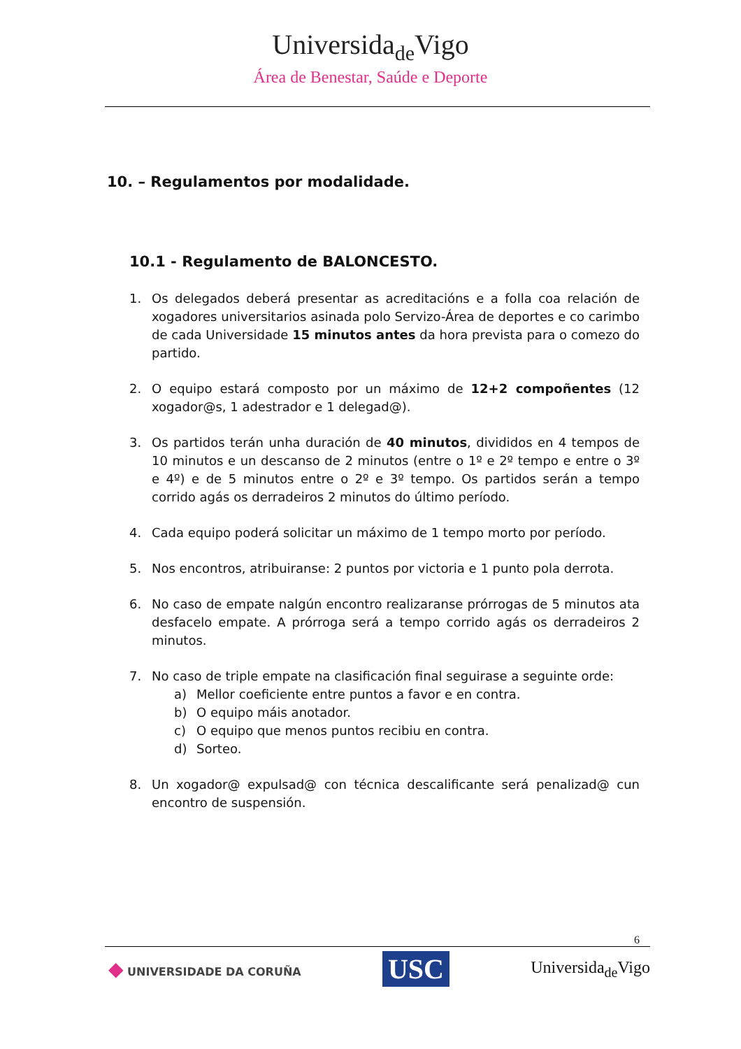Universida<sub>de</sub>Vigo
Área de Benestar, Saúde e Deporte
10. – Regulamentos por modalidade.
10.1 - Regulamento de BALONCESTO.
1. Os delegados deberá presentar as acreditacións e a folla coa relación de xogadores universitarios asinada polo Servizo-Área de deportes e co carimbo de cada Universidade 15 minutos antes da hora prevista para o comezo do partido.
2. O equipo estará composto por un máximo de 12+2 compoñentes (12 xogador@s, 1 adestrador e 1 delegad@).
3. Os partidos terán unha duración de 40 minutos, divididos en 4 tempos de 10 minutos e un descanso de 2 minutos (entre o 1º e 2º tempo e entre o 3º e 4º) e de 5 minutos entre o 2º e 3º tempo. Os partidos serán a tempo corrido agás os derradeiros 2 minutos do último período.
4. Cada equipo poderá solicitar un máximo de 1 tempo morto por período.
5. Nos encontros, atribuiranse: 2 puntos por victoria e 1 punto pola derrota.
6. No caso de empate nalgún encontro realizaranse prórrogas de 5 minutos ata desfacelo empate. A prórroga será a tempo corrido agás os derradeiros 2 minutos.
7. No caso de triple empate na clasificación final seguirase a seguinte orde:
a) Mellor coeficiente entre puntos a favor e en contra.
b) O equipo máis anotador.
c) O equipo que menos puntos recibiu en contra.
d) Sorteo.
8. Un xogador@ expulsad@ con técnica descalificante será penalizad@ cun encontro de suspensión.
6
◆ UNIVERSIDADE DA CORUÑA
USC
Universida<sub>de</sub>Vigo